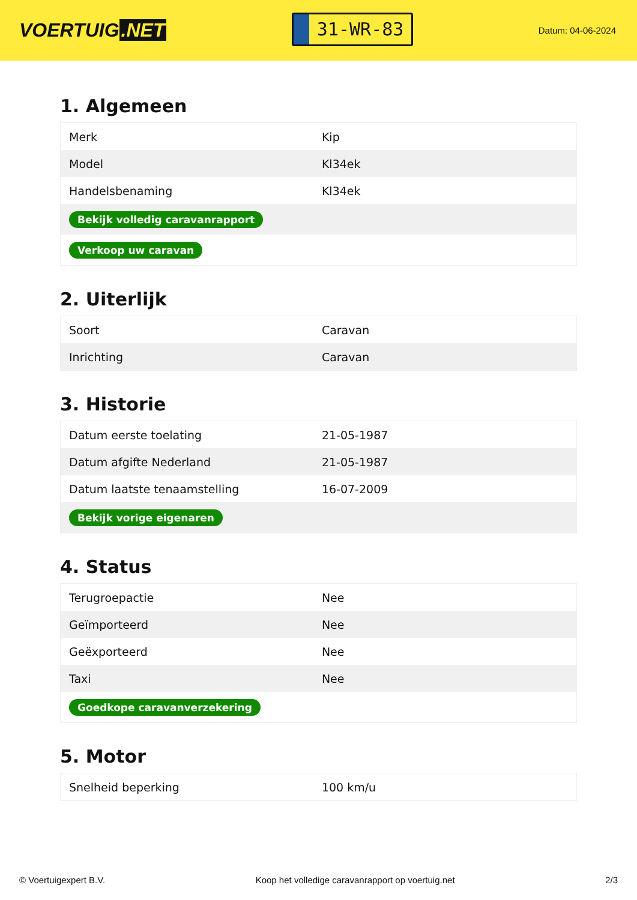VOERTUIG.NET
31-WR-83
Datum: 04-06-2024
1. Algemeen
| Merk | Kip |
| Model | Kl34ek |
| Handelsbenaming | Kl34ek |
| Bekijk volledig caravanrapport | |
| Verkoop uw caravan | |
2. Uiterlijk
| Soort | Caravan |
| Inrichting | Caravan |
3. Historie
| Datum eerste toelating | 21-05-1987 |
| Datum afgifte Nederland | 21-05-1987 |
| Datum laatste tenaamstelling | 16-07-2009 |
| Bekijk vorige eigenaren | |
4. Status
| Terugroepactie | Nee |
| Geïmporteerd | Nee |
| Geëxporteerd | Nee |
| Taxi | Nee |
| Goedkope caravanverzekering | |
5. Motor
| Snelheid beperking | 100 km/u |
© Voertuigexpert B.V. Koop het volledige caravanrapport op voertuig.net 2/3